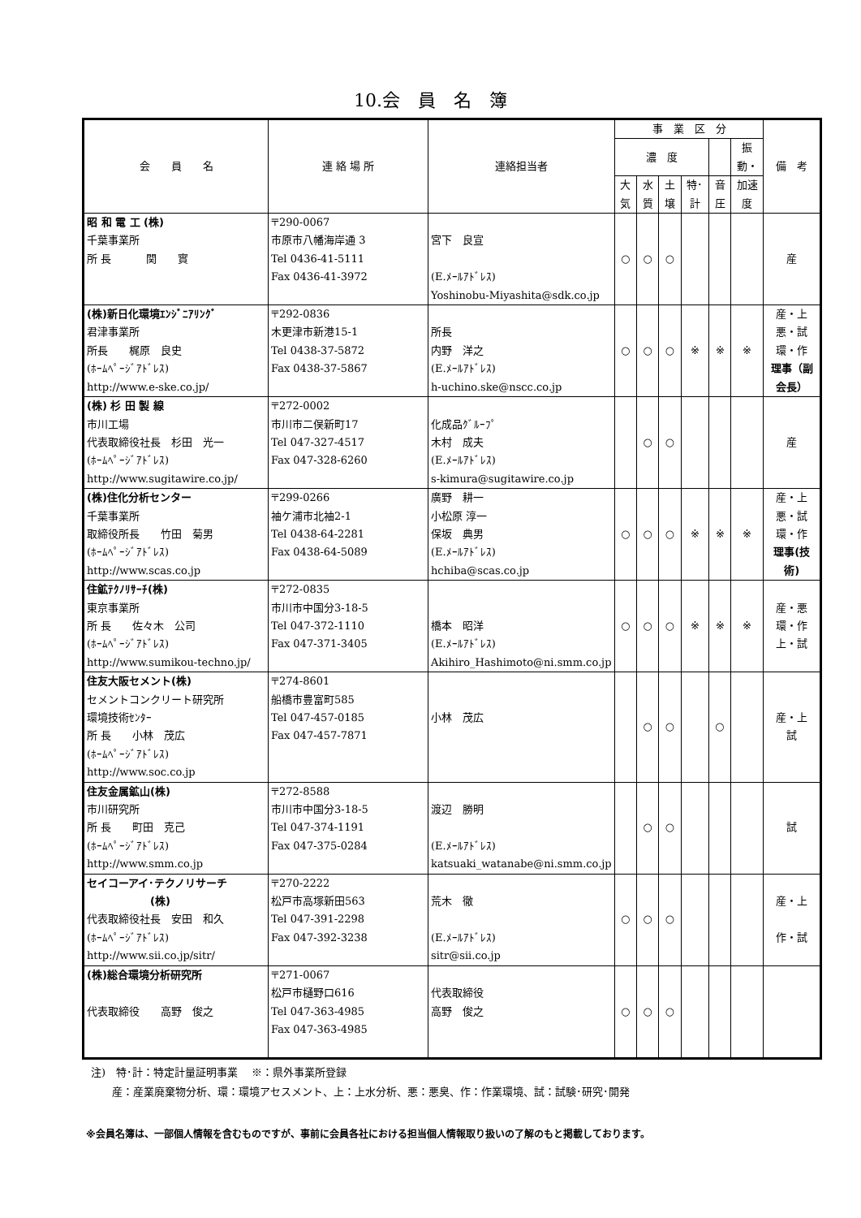10.会　員　名　簿
| 会 員 名 | 連 絡 場 所 | 連絡担当者 | 事 業 区 分 | | | | | | 備 考 |
| --- | --- | --- | --- | --- | --- | --- | --- | --- | --- |
| | | | 濃 度 | | | | | 振動・ | |
| | | | 大気 | 水質 | 土壌 | 特･計 | 音圧 | 加速度 | |
| 昭 和 電 工 (株) 千葉事業所 所 長 関 實 | 〒290-0067 市原市八幡海岸通 3 Tel 0436-41-5111 Fax 0436-41-3972 | 宮下 良宣 (E.ﾒｰﾙｱﾄﾞﾚｽ) Yoshinobu-Miyashita@sdk.co.jp | ○ | ○ | ○ | | | | 産 |
| (株)新日化環境ｴﾝｼﾞﾆｱﾘﾝｸﾞ 君津事業所 所長 梶原 良史 (ﾎｰﾑﾍﾟｰｼﾞｱﾄﾞﾚｽ) http://www.e-ske.co.jp/ | 〒292-0836 木更津市新港15-1 Tel 0438-37-5872 Fax 0438-37-5867 | 所長 内野 洋之 (E.ﾒｰﾙｱﾄﾞﾚｽ) h-uchino.ske@nscc.co.jp | ○ | ○ | ○ | ※ | ※ | ※ | 産・上 悪・試 環・作 理事（副会長） |
| (株) 杉 田 製 線 市川工場 代表取締役社長 杉田 光一 (ﾎｰﾑﾍﾟｰｼﾞｱﾄﾞﾚｽ) http://www.sugitawire.co.jp/ | 〒272-0002 市川市二俣新町17 Tel 047-327-4517 Fax 047-328-6260 | 化成品ｸﾞﾙｰﾌﾟ 木村 成夫 (E.ﾒｰﾙｱﾄﾞﾚｽ) s-kimura@sugitawire.co.jp | | ○ | ○ | | | | 産 |
| (株)住化分析センター 千葉事業所 取締役所長 竹田 菊男 (ﾎｰﾑﾍﾟｰｼﾞｱﾄﾞﾚｽ) http://www.scas.co.jp | 〒299-0266 袖ケ浦市北袖2-1 Tel 0438-64-2281 Fax 0438-64-5089 | 廣野 耕一 小松原 淳一 保坂 典男 (E.ﾒｰﾙｱﾄﾞﾚｽ) hchiba@scas.co.jp | ○ | ○ | ○ | ※ | ※ | ※ | 産・上 悪・試 環・作 理事(技術) |
| 住鉱ﾃｸﾉﾘｻｰﾁ(株) 東京事業所 所 長 佐々木 公司 (ﾎｰﾑﾍﾟｰｼﾞｱﾄﾞﾚｽ) http://www.sumikou-techno.jp/ | 〒272-0835 市川市中国分3-18-5 Tel 047-372-1110 Fax 047-371-3405 | 橋本 昭洋 (E.ﾒｰﾙｱﾄﾞﾚｽ) Akihiro_Hashimoto@ni.smm.co.jp | ○ | ○ | ○ | ※ | ※ | ※ | 産・悪 環・作 上・試 |
| 住友大阪セメント(株) セメントコンクリート研究所 環境技術ｾﾝﾀｰ 所 長 小林 茂広 (ﾎｰﾑﾍﾟｰｼﾞｱﾄﾞﾚｽ) http://www.soc.co.jp | 〒274-8601 船橋市豊富町585 Tel 047-457-0185 Fax 047-457-7871 | 小林 茂広 | | ○ | ○ | | ○ | | 産・上 試 |
| 住友金属鉱山(株) 市川研究所 所 長 町田 克己 (ﾎｰﾑﾍﾟｰｼﾞｱﾄﾞﾚｽ) http://www.smm.co.jp | 〒272-8588 市川市中国分3-18-5 Tel 047-374-1191 Fax 047-375-0284 | 渡辺 勝明 (E.ﾒｰﾙｱﾄﾞﾚｽ) katsuaki_watanabe@ni.smm.co.jp | | ○ | ○ | | | | 試 |
| セイコーアイ･テクノリサーチ (株) 代表取締役社長 安田 和久 (ﾎｰﾑﾍﾟｰｼﾞｱﾄﾞﾚｽ) http://www.sii.co.jp/sitr/ | 〒270-2222 松戸市高塚新田563 Tel 047-391-2298 Fax 047-392-3238 | 荒木 徹 (E.ﾒｰﾙｱﾄﾞﾚｽ) sitr@sii.co.jp | ○ | ○ | ○ | | | | 産・上 作・試 |
| (株)総合環境分析研究所 代表取締役 高野 俊之 | 〒271-0067 松戸市樋野口616 Tel 047-363-4985 Fax 047-363-4985 | 代表取締役 高野 俊之 | ○ | ○ | ○ | | | | |
注)　特･計：特定計量証明事業　 ※：県外事業所登録
　　産：産業廃棄物分析、環：環境アセスメント、上：上水分析、悪：悪臭、作：作業環境、試：試験･研究･開発
※会員名簿は、一部個人情報を含むものですが、事前に会員各社における担当個人情報取り扱いの了解のもと掲載しております。